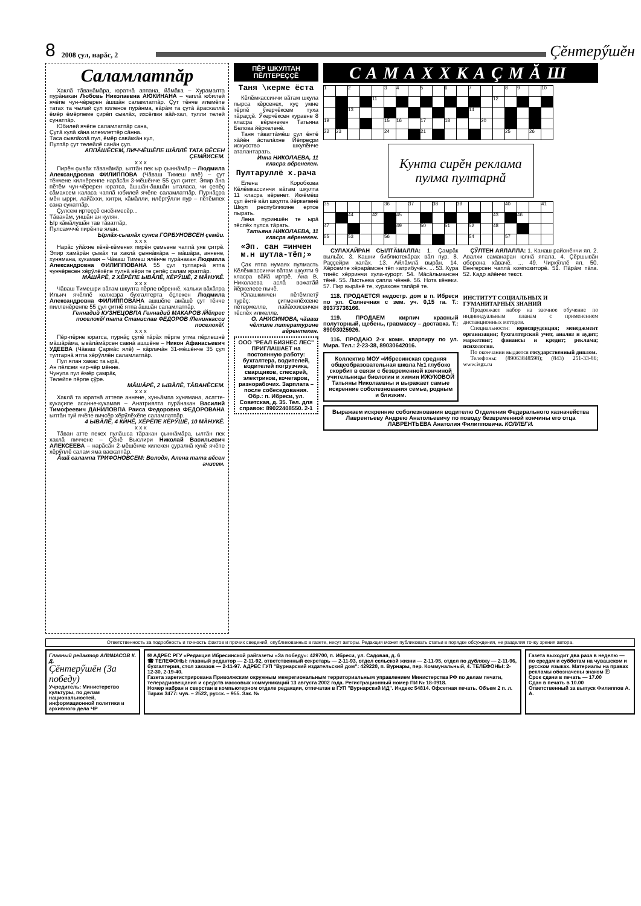8 2008 çул, нарăс, 2 Çĕнтерӳшĕн
Саламлатпăр
Хаклă тăванăмăра, юратнă аппана, йăмăка – Хурамалта пурăнакан Любовь Николаевна АЮКИНАНА – чаплă юбилей ячĕпе чун-чĕререн ăшшăн саламлатпăр. Çут тĕнче илемĕпе татах та чылай çул киленсе пурăнма, вăрăм та çутă ăраскаллă ĕмĕр ĕмĕрлеме çирĕп сывлăх, ихсĕлми вăй-хал, тулли телей сунатпăр.
Юбилей ячĕпе саламлатпăр сана,
Çутă кулă кăна илемлеттĕр сăнна.
Таса сывлăхлă пул, ĕмĕр савăккăн кул,
Пултăр çут телейлĕ санăн çул.
АППĂШĔСЕМ, ПИЧЧĔШĔПЕ ШĂЛЛĔ ТАТА ВĔСЕН ÇЕМЙИСЕМ.
х х х
Пирĕн çывăх тăванăмăр, ылтăн пек ыр çыннăмăр – Людмила Александровна ФИЛИППОВА (Чăваш Тимеш ялĕ) – çут тĕнчене килнĕренпе нарăсăн 3-мĕшĕнче 55 çул çитет. Эпир ăна пĕтĕм чун-чĕререн юратса, ăшшăн-ăшшăн ыталаса, чи çепĕç сăмахсем каласа чаплă юбилей ячĕпе саламлатпăр. Пурнăçра мĕн ырри, лайăххи, хитри, кăмăлли, илĕртӳлли пур – пĕтĕмпех сана сунатпăр.
Çулсем иртеççĕ сисĕнмесĕр...
Тăванăм, уншăн ан кулян.
Ыр кăмăлушăн тав тăватпăр,
Пулсамччĕ пирĕнпе ялан.
Ырлăх-сывлăх сунса ГОРБУНОВСЕН çемйи.
х х х
Нарăс уйăхне кĕнĕ-кĕменех пирĕн çемьене чаплă уяв çитрĕ. Эпир хамăрăн çывăх та хаклă çыннăмăра – мăшăра, аннене, хунямана, кукамая – Чăваш Тимеш ялĕнче пурăнакан Людмила Александровна ФИЛИППОВАНА 55 çул тултарнă ятпа чунчĕресен хĕрӳлĕхĕпе тулнă вĕри те çепĕç салам яратпăр.
МĂШĂРĔ, 2 ХĔРĔПЕ ЫВĂЛĔ, КĔРӲШĔ, 2 МĂНУКĔ.
х х х
Чăваш Тимешри вăтам шкулта пĕрле вĕреннĕ, хальхи вăхăтра Ильич ячĕллĕ колхозра бухгалтерта ĕçлекен Людмила Александровна ФИЛИППОВАНА ашшĕпе амăшĕ çут тĕнче пилленĕренпе 55 çул çитнĕ ятпа ăшшăн саламлатпăр.
Геннадий КУЗНЕЦОВПА Геннадий МАКАРОВ /Йĕпрес поселокĕ/ тата Станислав ФЕДОРОВ /Ленинкасси поселокĕ/.
х х х
Пĕр-пĕрне юратса, пурнăç çулĕ тăрăх пĕрле утма пĕрлешнĕ мăшăрăма, ывăлăмăрсен савнă ашшĕне – Никон Афанасьевич УДЕЕВА (Чăваш Çармăс ялĕ) – кăрлачăн 31-мĕшĕнче 35 çул тултарнă ятпа хĕрӳллĕн саламлатпăр.
Пул ялан хавас та ырă,
Ан пĕлсем чир-чĕр мĕнне.
Чунупа пул ĕмĕр çамрăк,
Телейпе пĕрле çӳре.
МĂШĂРĔ, 2 ЫВĂЛĔ, ТĂВАНĔСЕМ.
х х х
Хаклă та юратнă аттепе аннене, хуньăмпа хунямана, асатте-кукаçипе асанне-кукамая – Анатриялта пурăнакан Василий Тимофеевич ДАНИЛОВПА Раиса Федоровна ФЕДОРОВАНА ылтăн туй ячĕпе вичсĕр хĕрӳлĕхĕпе саламлатпăр.
4 ЫВĂЛĔ, 4 КИНĔ, ХĔРĔПЕ КĔРӲШĔ, 10 МĂНУКĔ.
х х х
Тăван атте пекех пулăшса тăракан çыннăмăра, ылтăн пек хаклă пиччене – Çĕнĕ Выслири Николай Васильевич АЛЕКСЕЕВА – нарăсăн 2-мĕшĕнче килекен çуралнă кунĕ ячĕпе хĕрӳллĕ салам яма васкатпăр.
Ăшă салампа ТРИФОНОВСЕМ: Володя, Алена тата вĕсен ачисем.
ПĔР ШКУЛТАН ПĔЛТЕРЕÇÇĔ
Таня \керме ёста
Кĕлĕмкассинчи вăтам шкула пырса кĕрсенех, куç умне тĕрлĕ ӳкерчĕксем туха тăраççĕ. Ӳкерчĕксен куравне 8 класра вĕренекен Татьяна Белова йĕркеленĕ.
Таня тăваттăмĕш çул ĕнтĕ хăйĕн ăсталăхне Йĕпреçри искусство шкулĕнче аталантарать.
Инна НИКОЛАЕВА, 11 класра вĕренекен.
Пултаруллё х.рача
Елена Коробкова Кĕлĕмкассинчи вăтам шкулта 11 класра вĕренет. Иккĕмĕш çул ĕнтĕ вăл шкулта йĕркеленĕ Шкул республикине ертсе пырать.
Лена пуриншĕн те ырă тĕслĕх пулса тăрать.
Татьяна НИКОЛАЕВА, 11 класра вĕренекен.
«Эп. сан =инчен м.н шутла-тёп;»
Çак ятпа нумаях пулмасть Кĕлĕмкассинчи вăтам шкулти 9 класра вăйă иртрĕ. Ăна В. Николаева аслă вожатăй йĕркелесе пычĕ.
Юлашкинчен пĕтĕмлетӳ турĕç: çитменлĕхсене пĕтермелле, лайăххисенчен тĕслĕх илмелле.
О. АНИСИМОВА, чăваш чĕлхипе литературине вĕрентекен.
ООО "РЕАЛ БИЗНЕС ЛЕС" ПРИГЛАШАЕТ на постоянную работу: бухгалтера, водителей, водителей погрузчика, сварщиков, слесарей, электриков, кочегаров, разнорабочих. Зарплата – после собеседования. Обр.: п. Ибреси, ул. Советская, д. 35. Тел. для справок: 89022408550. 2-1
САМАХХКАÇМĂШ
| 1 | | 2 | | | 3 | 4 | | 5 | | 6 | | 7 | | | 8 | 9 | | 10 |
| | | | | 11 | | | | | | | | | | 12 | | | | |
| | | 13 | | | | | | | | | | 14 | | | | | | |
| 19 | | | | | 15 | 16 | | 17 | | 18 | | | 20 | | | | | |
| 22 | 23 | | | | 24 | | | 21 | | | | | | | 25 | | 26 | |
Кунта сирĕн реклама пулма пултарнă
| 35 | | | | | 36 | | 37 | | 38 | | 39 | | | | 40 | | | 41 |
| | | 44 | | 42 | | 45 | | | | | | | | 43 | | 46 | | |
| 47 | | | | | | 49 | | 50 | | 51 | | 52 | | 48 | | | | |
| 55 | | 53 | | | 56 | | | | | | | 54 | | | 57 | | | |
СУЛАХАЙРАН СЫЛТĂМАЛЛА: 1. Çамрăк выльăх. 3. Кашни библиотекăрах вăл пур. 8. Раççейри халăх. 13. Айлăмлă вырăн. 14. Хĕрсемпе хĕрарăмсен тĕп «атрибучĕ». ... 53. Хура тинĕс хĕрринчи хула-курорт. 54. Мăсăльмансен тĕнĕ. 55. Листьева çапла чĕннĕ. 56. Нота кĕнеки. 57. Пир вырăнĕ те, хурахсен тапăрĕ те.
118. ПРОДАЕТСЯ недостр. дом в п. Ибреси по ул. Солнечная с зем. уч. 0,15 га. Т.: 89373736166.
119. ПРОДАЕМ кирпич красный полуторный, щебень, гравмассу – доставка. Т.: 89093025926.
116. ПРОДАЮ 2-х комн. квартиру по ул. Мира. Тел.: 2-23-38, 89030642016.
Коллектив МОУ «Ибресинская средняя общеобразовательная школа №1 глубоко скорбит в связи с безвременной кончиной учительницы биологии и химии ИЖУКОВОЙ Татьяны Николаевны и выражает самые искренние соболезнования семье, родным и близким.
ÇӲЛТЕН АЯЛАЛЛА: 1. Канаш районĕнчи ял. 2. Авалхи саманаран юлнă япала. 4. Çĕршывăн оборона хăвачĕ. ... 49. Чиркӳллĕ ял. 50. Венгерсен чаплă композиторĕ. 51. Пăрăм пăта. 52. Кадр айĕнчи текст.
ИНСТИТУТ СОЦИАЛЬНЫХ И ГУМАНИТАРНЫХ ЗНАНИЙ
Продолжает набор на заочное обучение по индивидуальным планам с применением дистанционных методов.
Специальности: юриспруденция; менеджмент организации; бухгалтерский учет, анализ и аудит; маркетинг; финансы и кредит; реклама; психология.
По окончании выдается государственный диплом.
Телефоны: (89063848598); (843) 251-33-86; www.isgz.ru
Выражаем искренние соболезнования водителю Отделения Федерального казначейства Лаврентьеву Андрею Анатольевичу по поводу безвременной кончины его отца ЛАВРЕНТЬЕВА Анатолия Филипповича. КОЛЛЕГИ.
Ответственность за подробность и точность фактов и прочих сведений, опубликованных в газете, несут авторы. Редакция может публиковать статьи в порядке обсуждения, не разделяя точку зрения автора.
Главный редактор АЛИМАСОВ К. Д.
Çĕнтерӳшĕн (За победу)
Учредитель: Министерство культуры, по делам национальностей, информационной политики и архивного дела ЧР
✉ АДРЕС РГУ «Редакция Ибресинской райгазеты «За победу»: 429700, п. Ибреси, ул. Садовая, д. 6
☎ ТЕЛЕФОНЫ: главный редактор — 2-11-92, ответственный секретарь — 2-11-93, отдел сельской жизни — 2-11-95, отдел по дубляжу — 2-11-96, бухгалтерия, стол заказов — 2-11-97. АДРЕС ГУП "Вурнарский издательский дом": 429220, п. Вурнары, пер. Коммунальный, 4. ТЕЛЕФОНЫ: 2-12-30, 2-19-40.
Газета зарегистрирована Приволжским окружным межрегиональным территориальным управлением Министерства РФ по делам печати, телерадиовещания и средств массовых коммуникаций 13 августа 2002 года. Регистрационный номер ПИ № 18-0918.
Номер набран и сверстан в компьютерном отделе редакции, отпечатан в ГУП "Вурнарский ИД". Индекс 54814. Офсетная печать. Объем 2 п. л. Тираж 3477: чув. – 2522, русск. – 955. Зак. №
Газета выходит два раза в неделю — по средам и субботам на чувашском и русском языках. Материалы на правах рекламы обозначены знаком Ⓟ
Срок сдачи в печать — 17.00
Сдан в печать в 10.00
Ответственный за выпуск Филиппов А. А.